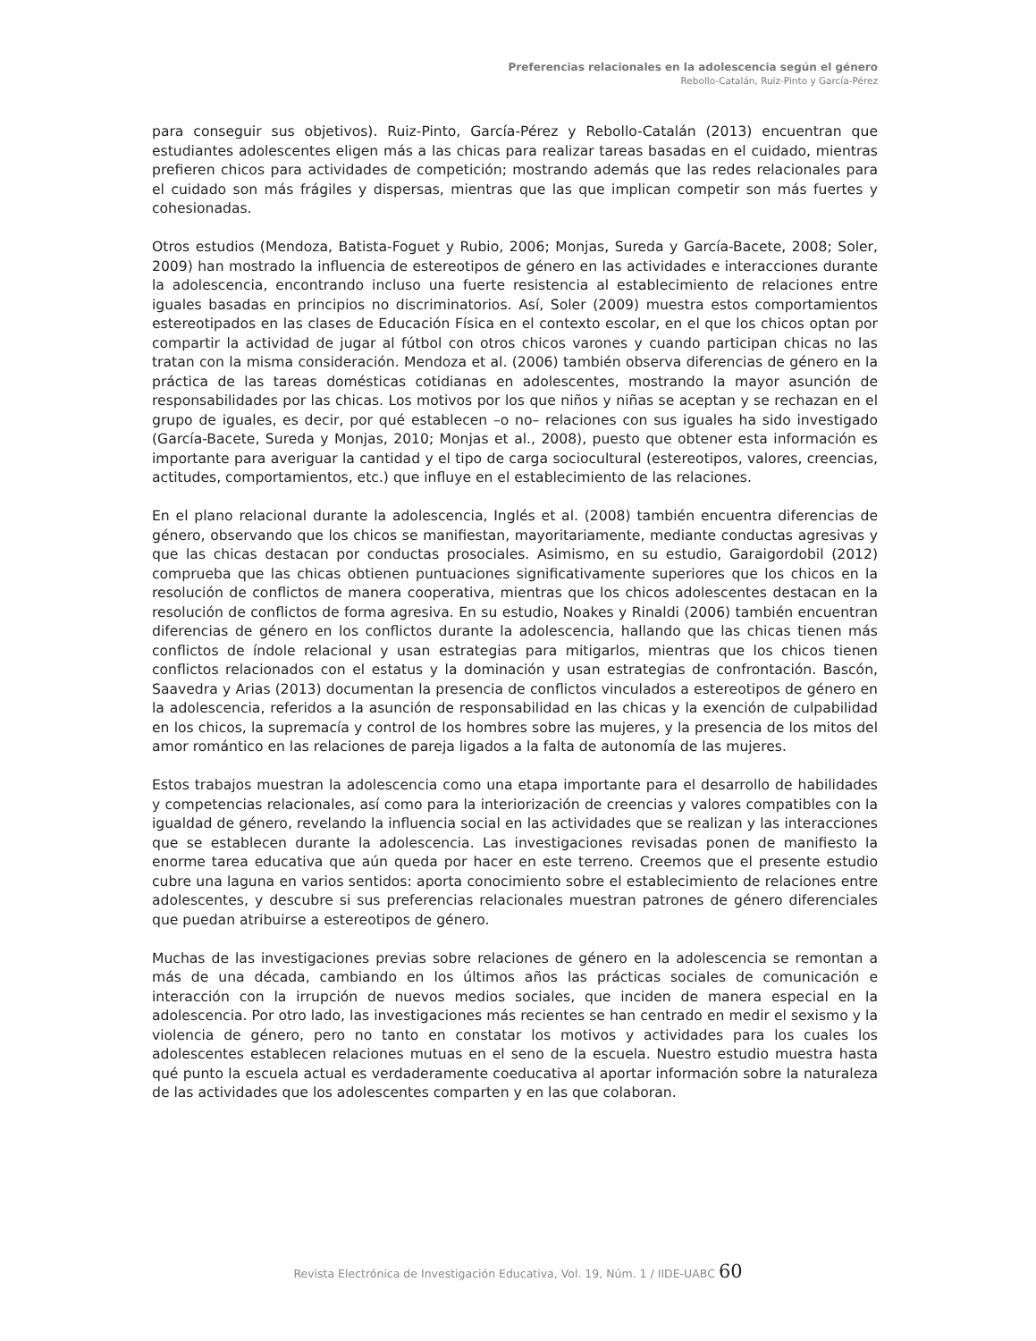Preferencias relacionales en la adolescencia según el género
Rebollo-Catalán, Ruiz-Pinto y García-Pérez
para conseguir sus objetivos). Ruiz-Pinto, García-Pérez y Rebollo-Catalán (2013) encuentran que estudiantes adolescentes eligen más a las chicas para realizar tareas basadas en el cuidado, mientras prefieren chicos para actividades de competición; mostrando además que las redes relacionales para el cuidado son más frágiles y dispersas, mientras que las que implican competir son más fuertes y cohesionadas.
Otros estudios (Mendoza, Batista-Foguet y Rubio, 2006; Monjas, Sureda y García-Bacete, 2008; Soler, 2009) han mostrado la influencia de estereotipos de género en las actividades e interacciones durante la adolescencia, encontrando incluso una fuerte resistencia al establecimiento de relaciones entre iguales basadas en principios no discriminatorios. Así, Soler (2009) muestra estos comportamientos estereotipados en las clases de Educación Física en el contexto escolar, en el que los chicos optan por compartir la actividad de jugar al fútbol con otros chicos varones y cuando participan chicas no las tratan con la misma consideración. Mendoza et al. (2006) también observa diferencias de género en la práctica de las tareas domésticas cotidianas en adolescentes, mostrando la mayor asunción de responsabilidades por las chicas. Los motivos por los que niños y niñas se aceptan y se rechazan en el grupo de iguales, es decir, por qué establecen –o no– relaciones con sus iguales ha sido investigado (García-Bacete, Sureda y Monjas, 2010; Monjas et al., 2008), puesto que obtener esta información es importante para averiguar la cantidad y el tipo de carga sociocultural (estereotipos, valores, creencias, actitudes, comportamientos, etc.) que influye en el establecimiento de las relaciones.
En el plano relacional durante la adolescencia, Inglés et al. (2008) también encuentra diferencias de género, observando que los chicos se manifiestan, mayoritariamente, mediante conductas agresivas y que las chicas destacan por conductas prosociales. Asimismo, en su estudio, Garaigordobil (2012) comprueba que las chicas obtienen puntuaciones significativamente superiores que los chicos en la resolución de conflictos de manera cooperativa, mientras que los chicos adolescentes destacan en la resolución de conflictos de forma agresiva. En su estudio, Noakes y Rinaldi (2006) también encuentran diferencias de género en los conflictos durante la adolescencia, hallando que las chicas tienen más conflictos de índole relacional y usan estrategias para mitigarlos, mientras que los chicos tienen conflictos relacionados con el estatus y la dominación y usan estrategias de confrontación. Bascón, Saavedra y Arias (2013) documentan la presencia de conflictos vinculados a estereotipos de género en la adolescencia, referidos a la asunción de responsabilidad en las chicas y la exención de culpabilidad en los chicos, la supremacía y control de los hombres sobre las mujeres, y la presencia de los mitos del amor romántico en las relaciones de pareja ligados a la falta de autonomía de las mujeres.
Estos trabajos muestran la adolescencia como una etapa importante para el desarrollo de habilidades y competencias relacionales, así como para la interiorización de creencias y valores compatibles con la igualdad de género, revelando la influencia social en las actividades que se realizan y las interacciones que se establecen durante la adolescencia. Las investigaciones revisadas ponen de manifiesto la enorme tarea educativa que aún queda por hacer en este terreno. Creemos que el presente estudio cubre una laguna en varios sentidos: aporta conocimiento sobre el establecimiento de relaciones entre adolescentes, y descubre si sus preferencias relacionales muestran patrones de género diferenciales que puedan atribuirse a estereotipos de género.
Muchas de las investigaciones previas sobre relaciones de género en la adolescencia se remontan a más de una década, cambiando en los últimos años las prácticas sociales de comunicación e interacción con la irrupción de nuevos medios sociales, que inciden de manera especial en la adolescencia. Por otro lado, las investigaciones más recientes se han centrado en medir el sexismo y la violencia de género, pero no tanto en constatar los motivos y actividades para los cuales los adolescentes establecen relaciones mutuas en el seno de la escuela. Nuestro estudio muestra hasta qué punto la escuela actual es verdaderamente coeducativa al aportar información sobre la naturaleza de las actividades que los adolescentes comparten y en las que colaboran.
Revista Electrónica de Investigación Educativa, Vol. 19, Núm. 1 / IIDE-UABC 60